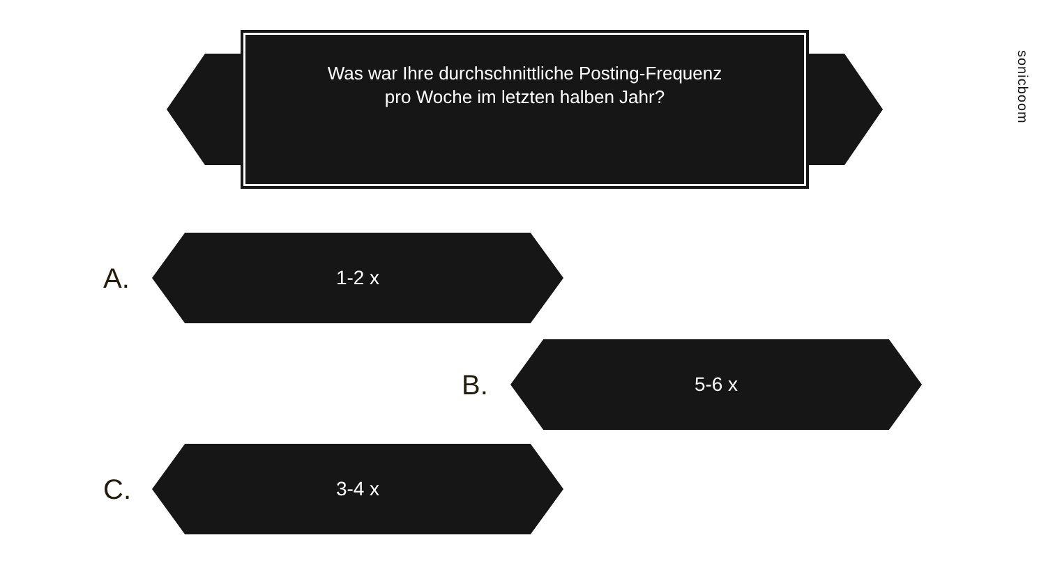Was war Ihre durchschnittliche Posting-Frequenz
pro Woche im letzten halben Jahr?
sonicboom
A.
1-2 x
B.
5-6 x
C.
3-4 x